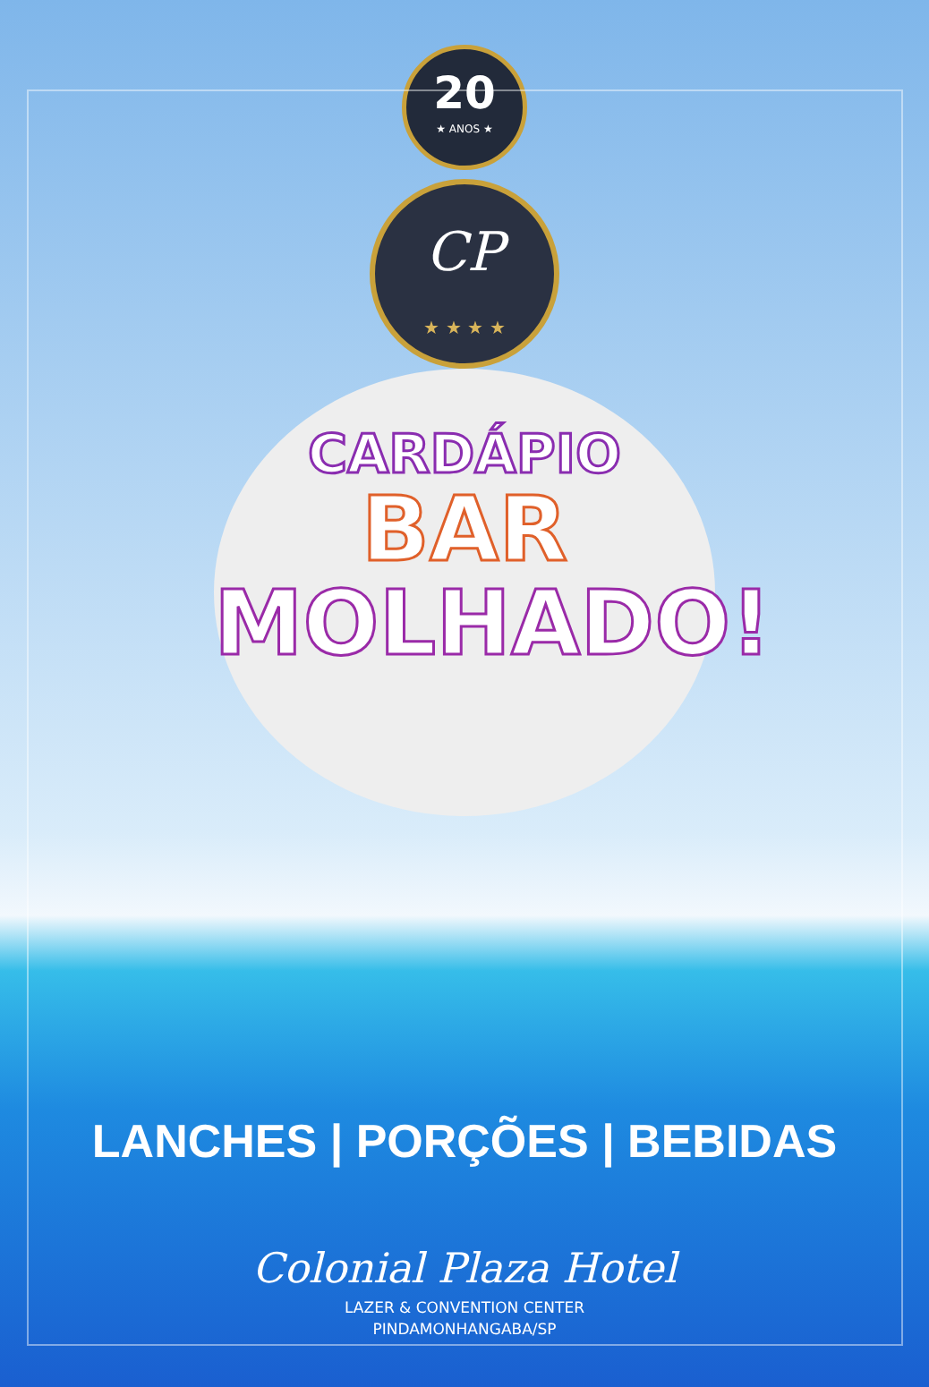20
★ ANOS ★
CP
★ ★ ★ ★
CARDÁPIO
BAR
MOLHADO!
LANCHES | PORÇÕES | BEBIDAS
Colonial Plaza Hotel
LAZER & CONVENTION CENTER
PINDAMONHANGABA/SP